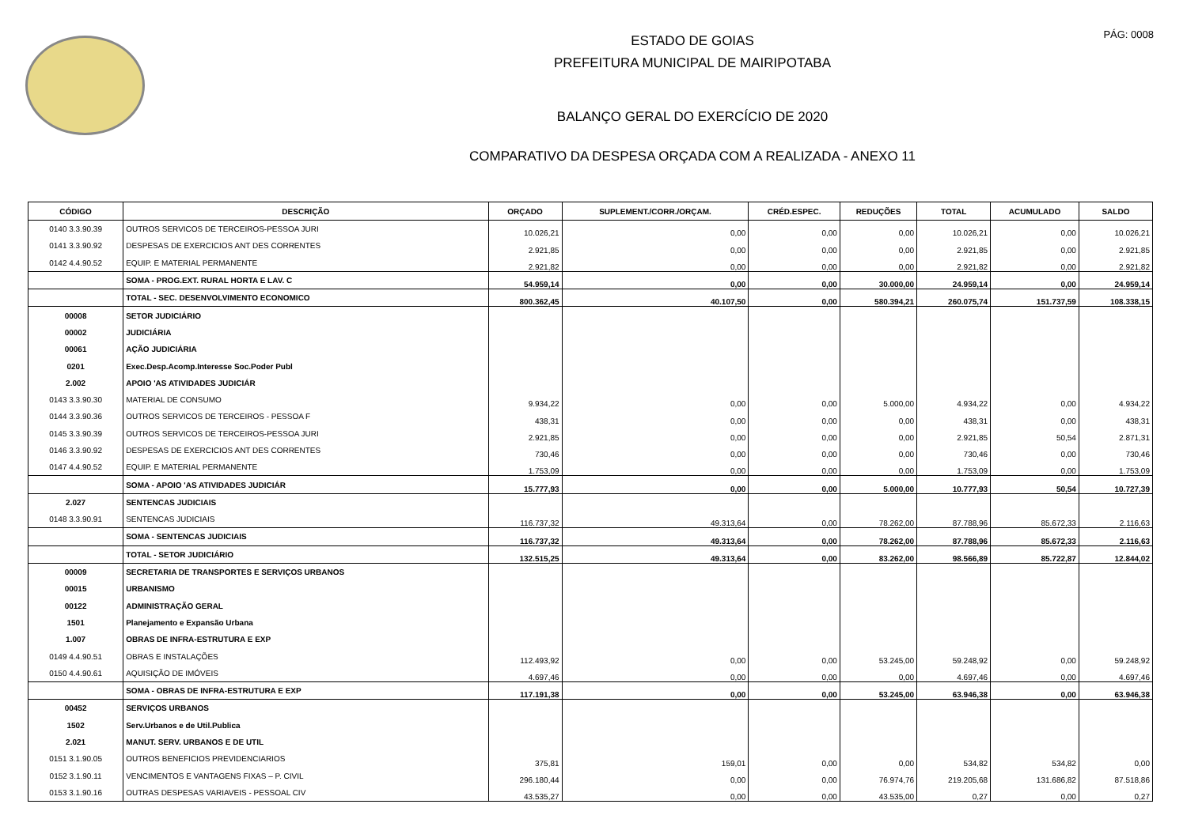PÁG: 0008
ESTADO DE GOIAS
PREFEITURA MUNICIPAL DE MAIRIPOTABA
BALANÇO GERAL DO EXERCÍCIO DE 2020
COMPARATIVO DA DESPESA ORÇADA COM A REALIZADA - ANEXO 11
| CÓDIGO | DESCRIÇÃO | ORÇADO | SUPLEMENT./CORR./ORÇAM. | CRÉD.ESPEC. | REDUÇÕES | TOTAL | ACUMULADO | SALDO |
| --- | --- | --- | --- | --- | --- | --- | --- | --- |
| 0140 3.3.90.39 | OUTROS SERVICOS DE TERCEIROS-PESSOA JURI | 10.026,21 | 0,00 | 0,00 | 0,00 | 10.026,21 | 0,00 | 10.026,21 |
| 0141 3.3.90.92 | DESPESAS DE EXERCICIOS ANT DES CORRENTES | 2.921,85 | 0,00 | 0,00 | 0,00 | 2.921,85 | 0,00 | 2.921,85 |
| 0142 4.4.90.52 | EQUIP. E MATERIAL PERMANENTE | 2.921,82 | 0,00 | 0,00 | 0,00 | 2.921,82 | 0,00 | 2.921,82 |
| | SOMA - PROG.EXT. RURAL HORTA E LAV. C | 54.959,14 | 0,00 | 0,00 | 30.000,00 | 24.959,14 | 0,00 | 24.959,14 |
| | TOTAL - SEC. DESENVOLVIMENTO ECONOMICO | 800.362,45 | 40.107,50 | 0,00 | 580.394,21 | 260.075,74 | 151.737,59 | 108.338,15 |
| 00008 | SETOR JUDICIÁRIO | | | | | | | |
| 00002 | JUDICIÁRIA | | | | | | | |
| 00061 | AÇÃO JUDICIÁRIA | | | | | | | |
| 0201 | Exec.Desp.Acomp.Interesse Soc.Poder Publ | | | | | | | |
| 2.002 | APOIO 'AS ATIVIDADES JUDICIÁR | | | | | | | |
| 0143 3.3.90.30 | MATERIAL DE CONSUMO | 9.934,22 | 0,00 | 0,00 | 5.000,00 | 4.934,22 | 0,00 | 4.934,22 |
| 0144 3.3.90.36 | OUTROS SERVICOS DE TERCEIROS - PESSOA F | 438,31 | 0,00 | 0,00 | 0,00 | 438,31 | 0,00 | 438,31 |
| 0145 3.3.90.39 | OUTROS SERVICOS DE TERCEIROS-PESSOA JURI | 2.921,85 | 0,00 | 0,00 | 0,00 | 2.921,85 | 50,54 | 2.871,31 |
| 0146 3.3.90.92 | DESPESAS DE EXERCICIOS ANT DES CORRENTES | 730,46 | 0,00 | 0,00 | 0,00 | 730,46 | 0,00 | 730,46 |
| 0147 4.4.90.52 | EQUIP. E MATERIAL PERMANENTE | 1.753,09 | 0,00 | 0,00 | 0,00 | 1.753,09 | 0,00 | 1.753,09 |
| | SOMA - APOIO 'AS ATIVIDADES JUDICIÁR | 15.777,93 | 0,00 | 0,00 | 5.000,00 | 10.777,93 | 50,54 | 10.727,39 |
| 2.027 | SENTENCAS JUDICIAIS | | | | | | | |
| 0148 3.3.90.91 | SENTENCAS JUDICIAIS | 116.737,32 | 49.313,64 | 0,00 | 78.262,00 | 87.788,96 | 85.672,33 | 2.116,63 |
| | SOMA - SENTENCAS JUDICIAIS | 116.737,32 | 49.313,64 | 0,00 | 78.262,00 | 87.788,96 | 85.672,33 | 2.116,63 |
| | TOTAL - SETOR JUDICIÁRIO | 132.515,25 | 49.313,64 | 0,00 | 83.262,00 | 98.566,89 | 85.722,87 | 12.844,02 |
| 00009 | SECRETARIA DE TRANSPORTES E SERVIÇOS URBANOS | | | | | | | |
| 00015 | URBANISMO | | | | | | | |
| 00122 | ADMINISTRAÇÃO GERAL | | | | | | | |
| 1501 | Planejamento e Expansão Urbana | | | | | | | |
| 1.007 | OBRAS DE INFRA-ESTRUTURA E EXP | | | | | | | |
| 0149 4.4.90.51 | OBRAS E INSTALAÇÕES | 112.493,92 | 0,00 | 0,00 | 53.245,00 | 59.248,92 | 0,00 | 59.248,92 |
| 0150 4.4.90.61 | AQUISIÇÃO DE IMÓVEIS | 4.697,46 | 0,00 | 0,00 | 0,00 | 4.697,46 | 0,00 | 4.697,46 |
| | SOMA - OBRAS DE INFRA-ESTRUTURA E EXP | 117.191,38 | 0,00 | 0,00 | 53.245,00 | 63.946,38 | 0,00 | 63.946,38 |
| 00452 | SERVIÇOS URBANOS | | | | | | | |
| 1502 | Serv.Urbanos e de Util.Publica | | | | | | | |
| 2.021 | MANUT. SERV. URBANOS E DE UTIL | | | | | | | |
| 0151 3.1.90.05 | OUTROS BENEFICIOS PREVIDENCIARIOS | 375,81 | 159,01 | 0,00 | 0,00 | 534,82 | 534,82 | 0,00 |
| 0152 3.1.90.11 | VENCIMENTOS E VANTAGENS FIXAS – P. CIVIL | 296.180,44 | 0,00 | 0,00 | 76.974,76 | 219.205,68 | 131.686,82 | 87.518,86 |
| 0153 3.1.90.16 | OUTRAS DESPESAS VARIAVEIS - PESSOAL CIV | 43.535,27 | 0,00 | 0,00 | 43.535,00 | 0,27 | 0,00 | 0,27 |